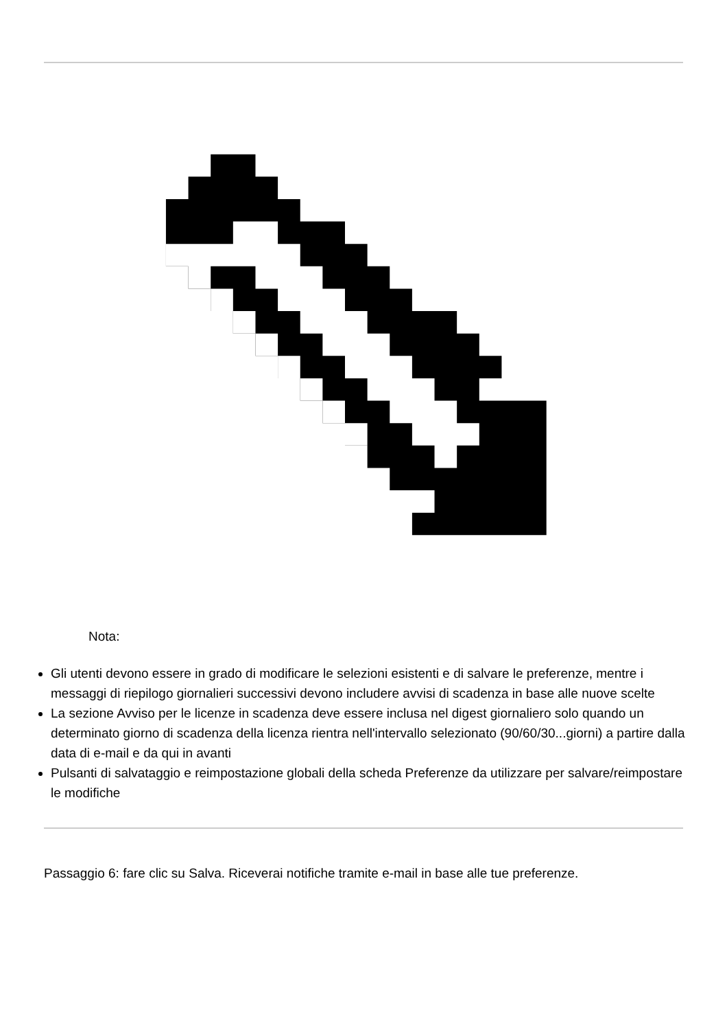Nota:
Gli utenti devono essere in grado di modificare le selezioni esistenti e di salvare le preferenze, mentre i messaggi di riepilogo giornalieri successivi devono includere avvisi di scadenza in base alle nuove scelte
La sezione Avviso per le licenze in scadenza deve essere inclusa nel digest giornaliero solo quando un determinato giorno di scadenza della licenza rientra nell'intervallo selezionato (90/60/30...giorni) a partire dalla data di e-mail e da qui in avanti
Pulsanti di salvataggio e reimpostazione globali della scheda Preferenze da utilizzare per salvare/reimpostare le modifiche
Passaggio 6: fare clic su Salva. Riceverai notifiche tramite e-mail in base alle tue preferenze.